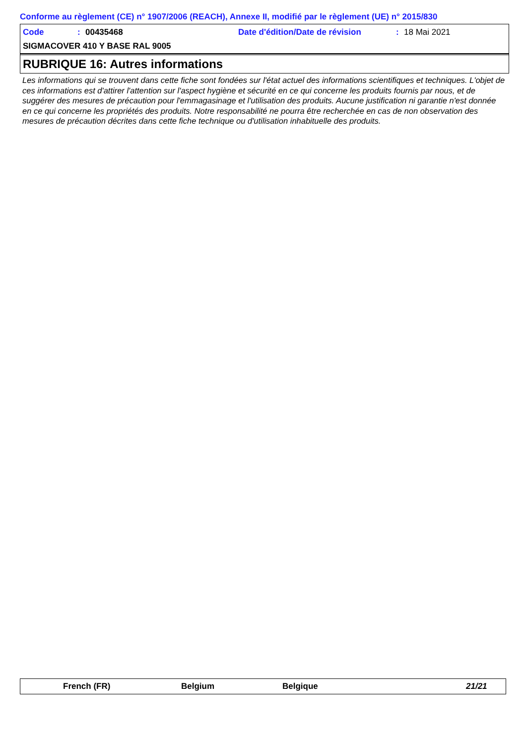Conforme au règlement (CE) n° 1907/2006 (REACH), Annexe II, modifié par le règlement (UE) n° 2015/830
Code: 00435468 Date d'édition/Date de révision: 18 Mai 2021
SIGMACOVER 410 Y BASE RAL 9005
RUBRIQUE 16: Autres informations
Les informations qui se trouvent dans cette fiche sont fondées sur l'état actuel des informations scientifiques et techniques. L'objet de ces informations est d'attirer l'attention sur l'aspect hygiène et sécurité en ce qui concerne les produits fournis par nous, et de suggérer des mesures de précaution pour l'emmagasinage et l'utilisation des produits. Aucune justification ni garantie n'est donnée en ce qui concerne les propriétés des produits. Notre responsabilité ne pourra être recherchée en cas de non observation des mesures de précaution décrites dans cette fiche technique ou d'utilisation inhabituelle des produits.
French (FR) Belgium Belgique 21/21